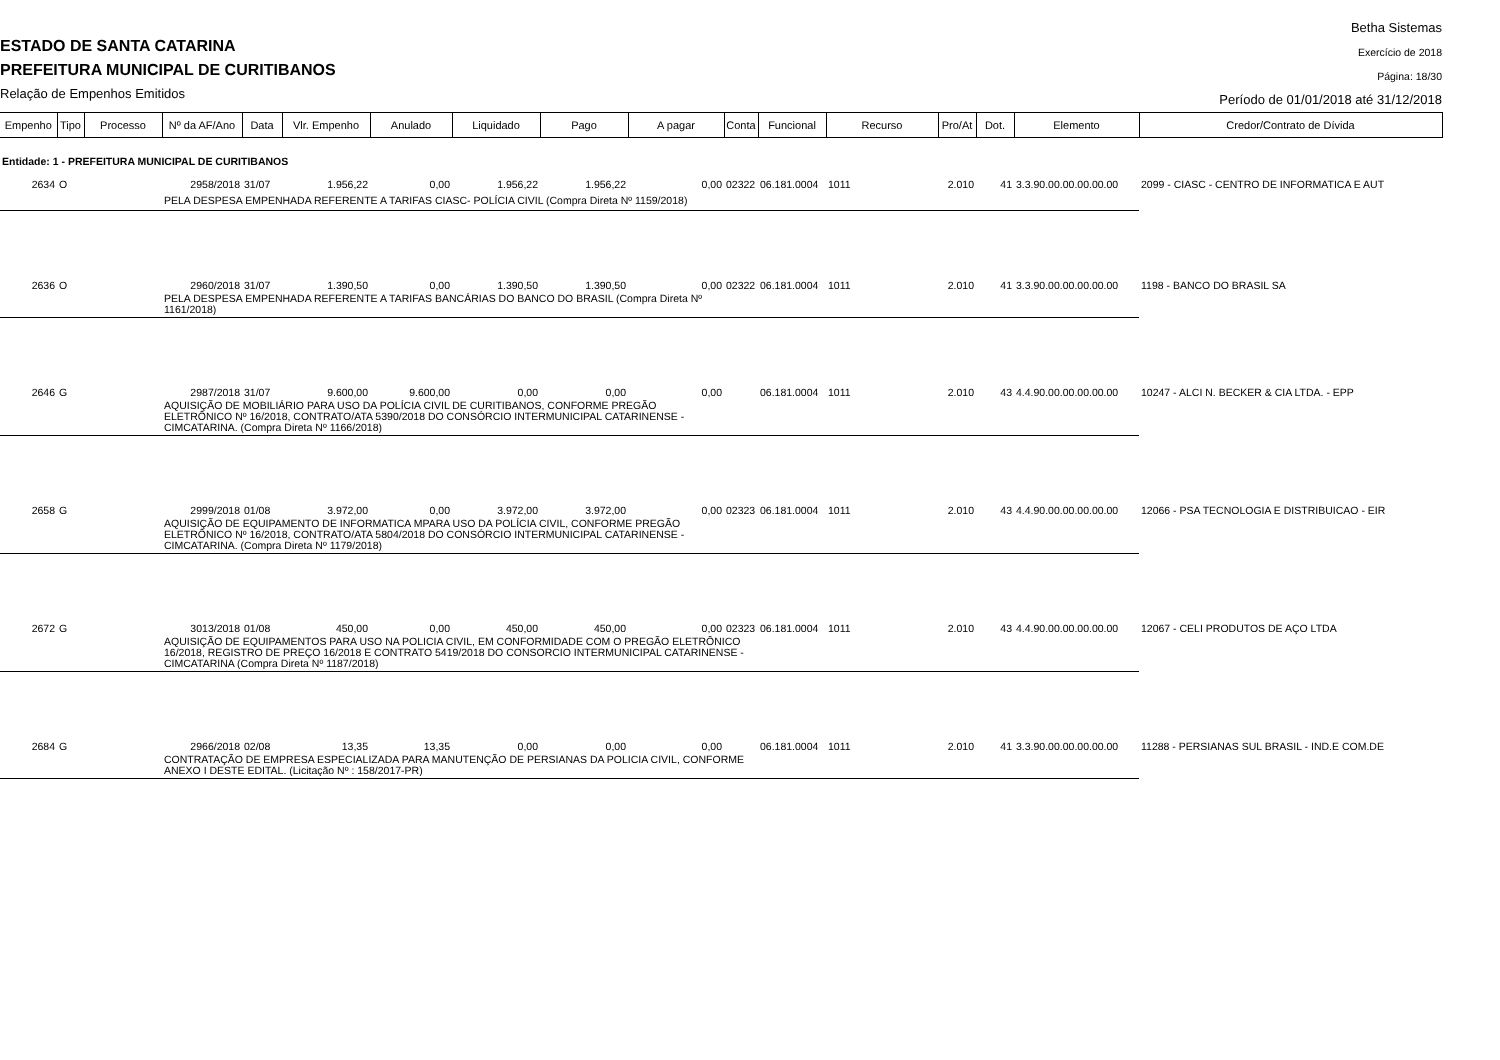ESTADO DE SANTA CATARINA
PREFEITURA MUNICIPAL DE CURITIBANOS
Relação de Empenhos Emitidos
Betha Sistemas
Exercício de 2018
Página: 18/30
Período de 01/01/2018 até 31/12/2018
| Empenho | Tipo | Processo | Nº da AF/Ano | Data | Vlr. Empenho | Anulado | Liquidado | Pago | A pagar | Conta | Funcional | Recurso | Pro/At | Dot. | Elemento | Credor/Contrato de Dívida |
| --- | --- | --- | --- | --- | --- | --- | --- | --- | --- | --- | --- | --- | --- | --- | --- | --- |
| Entidade: 1 - PREFEITURA MUNICIPAL DE CURITIBANOS | | | | | | | | | | | | | | | | |
| 2634 | O | | 2958/2018 | 31/07 | 1.956,22 | 0,00 | 1.956,22 | 1.956,22 | 0,00 | 02322 | 06.181.0004 | 1011 | 2.010 | 41 | 3.3.90.00.00.00.00.00 | 2099 - CIASC - CENTRO DE INFORMATICA E AUT |
| | | | PELA DESPESA EMPENHADA REFERENTE A TARIFAS CIASC- POLÍCIA CIVIL (Compra Direta Nº 1159/2018) | | | | | | | | | | | | | |
| 2636 | O | | 2960/2018 | 31/07 | 1.390,50 | 0,00 | 1.390,50 | 1.390,50 | 0,00 | 02322 | 06.181.0004 | 1011 | 2.010 | 41 | 3.3.90.00.00.00.00.00 | 1198 - BANCO DO BRASIL SA |
| | | | PELA DESPESA EMPENHADA REFERENTE A TARIFAS BANCÁRIAS DO BANCO DO BRASIL (Compra Direta Nº 1161/2018) | | | | | | | | | | | | | |
| 2646 | G | | 2987/2018 | 31/07 | 9.600,00 | 9.600,00 | 0,00 | 0,00 | 0,00 | | 06.181.0004 | 1011 | 2.010 | 43 | 4.4.90.00.00.00.00.00 | 10247 - ALCI N. BECKER & CIA LTDA. - EPP |
| | | | AQUISIÇÃO DE MOBILIÁRIO PARA USO DA POLÍCIA CIVIL DE CURITIBANOS, CONFORME PREGÃO ELETRÔNICO Nº 16/2018, CONTRATO/ATA 5390/2018 DO CONSÓRCIO INTERMUNICIPAL CATARINENSE - CIMCATARINA. (Compra Direta Nº 1166/2018) | | | | | | | | | | | | | |
| 2658 | G | | 2999/2018 | 01/08 | 3.972,00 | 0,00 | 3.972,00 | 3.972,00 | 0,00 | 02323 | 06.181.0004 | 1011 | 2.010 | 43 | 4.4.90.00.00.00.00.00 | 12066 - PSA TECNOLOGIA E DISTRIBUICAO - EIR |
| | | | AQUISIÇÃO DE EQUIPAMENTO DE INFORMATICA MPARA USO DA POLÍCIA CIVIL, CONFORME PREGÃO ELETRÔNICO Nº 16/2018, CONTRATO/ATA 5804/2018 DO CONSÓRCIO INTERMUNICIPAL CATARINENSE - CIMCATARINA. (Compra Direta Nº 1179/2018) | | | | | | | | | | | | | |
| 2672 | G | | 3013/2018 | 01/08 | 450,00 | 0,00 | 450,00 | 450,00 | 0,00 | 02323 | 06.181.0004 | 1011 | 2.010 | 43 | 4.4.90.00.00.00.00.00 | 12067 - CELI PRODUTOS DE AÇO LTDA |
| | | | AQUISIÇÃO DE EQUIPAMENTOS PARA USO NA POLICIA CIVIL, EM CONFORMIDADE COM O PREGÃO ELETRÔNICO 16/2018, REGISTRO DE PREÇO 16/2018 E CONTRATO 5419/2018 DO CONSORCIO INTERMUNICIPAL CATARINENSE - CIMCATARINA (Compra Direta Nº 1187/2018) | | | | | | | | | | | | | |
| 2684 | G | | 2966/2018 | 02/08 | 13,35 | 13,35 | 0,00 | 0,00 | 0,00 | | 06.181.0004 | 1011 | 2.010 | 41 | 3.3.90.00.00.00.00.00 | 11288 - PERSIANAS SUL BRASIL - IND.E COM.DE |
| | | | CONTRATAÇÃO DE EMPRESA ESPECIALIZADA PARA MANUTENÇÃO DE PERSIANAS DA POLICIA CIVIL, CONFORME ANEXO I DESTE EDITAL. (Licitação Nº : 158/2017-PR) | | | | | | | | | | | | | |